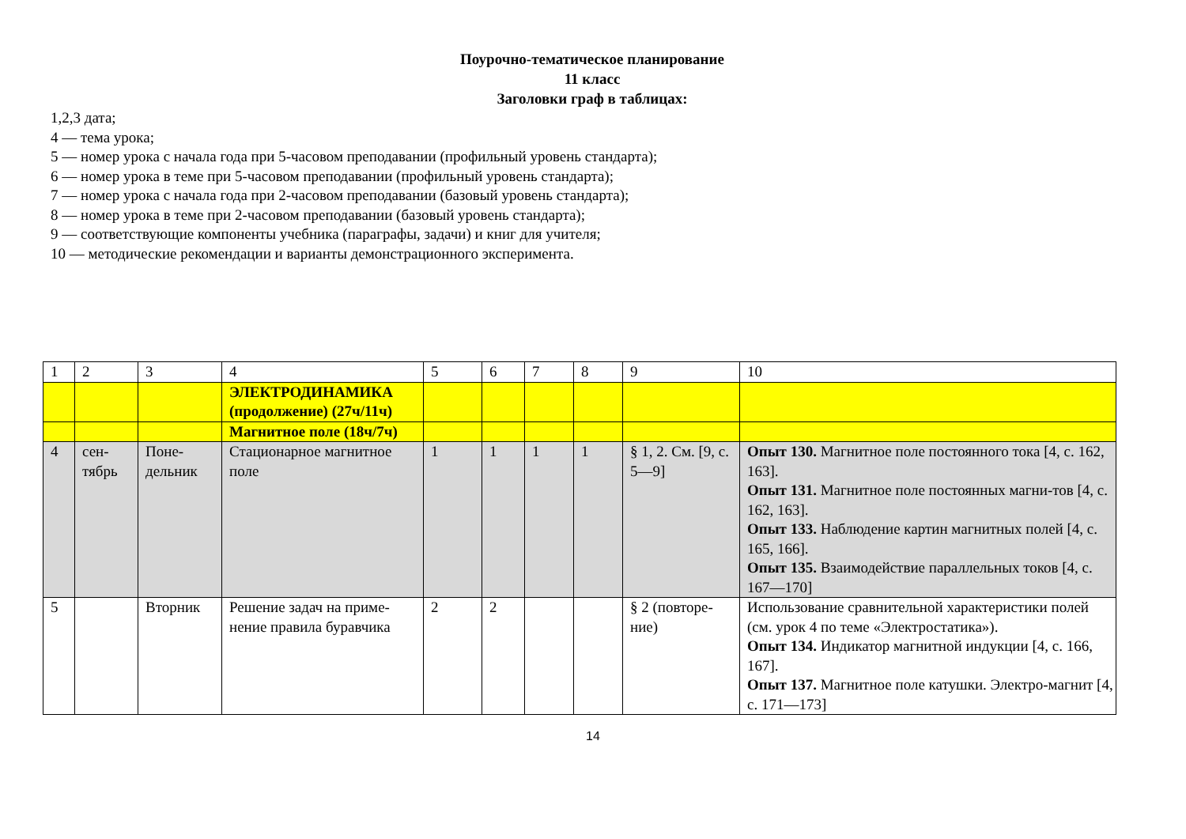Поурочно-тематическое планирование
11 класс
Заголовки граф в таблицах:
1,2,3 дата;
4 — тема урока;
5 — номер урока с начала года при 5-часовом преподавании (профильный уровень стандарта);
6 — номер урока в теме при 5-часовом преподавании (профильный уровень стандарта);
7 — номер урока с начала года при 2-часовом преподавании (базовый уровень стандарта);
8 — номер урока в теме при 2-часовом преподавании (базовый уровень стандарта);
9 — соответствующие компоненты учебника (параграфы, задачи) и книг для учителя;
10 — методические рекомендации и варианты демонстрационного эксперимента.
| 1 | 2 | 3 | 4 | 5 | 6 | 7 | 8 | 9 | 10 |
| | | | ЭЛЕКТРОДИНАМИКА (продолжение) (27ч/11ч) | | | | | | |
| | | | Магнитное поле (18ч/7ч) | | | | | | |
| 4 | сен- тябрь | Поне- дельник | Стационарное магнитное поле | 1 | 1 | 1 | 1 | § 1, 2. См. [9, с. 5—9] | Опыт 130. Магнитное поле постоянного тока [4, с. 162, 163]. Опыт 131. Магнитное поле постоянных магни-тов [4, с. 162, 163]. Опыт 133. Наблюдение картин магнитных полей [4, с. 165, 166]. Опыт 135. Взаимодействие параллельных токов [4, с. 167—170] |
| 5 | | Вторник | Решение задач на приме-нение правила буравчика | 2 | 2 | | | § 2 (повторе-ние) | Использование сравнительной характеристики полей (см. урок 4 по теме «Электростатика»). Опыт 134. Индикатор магнитной индукции [4, с. 166, 167]. Опыт 137. Магнитное поле катушки. Электро-магнит [4, с. 171—173] |
14